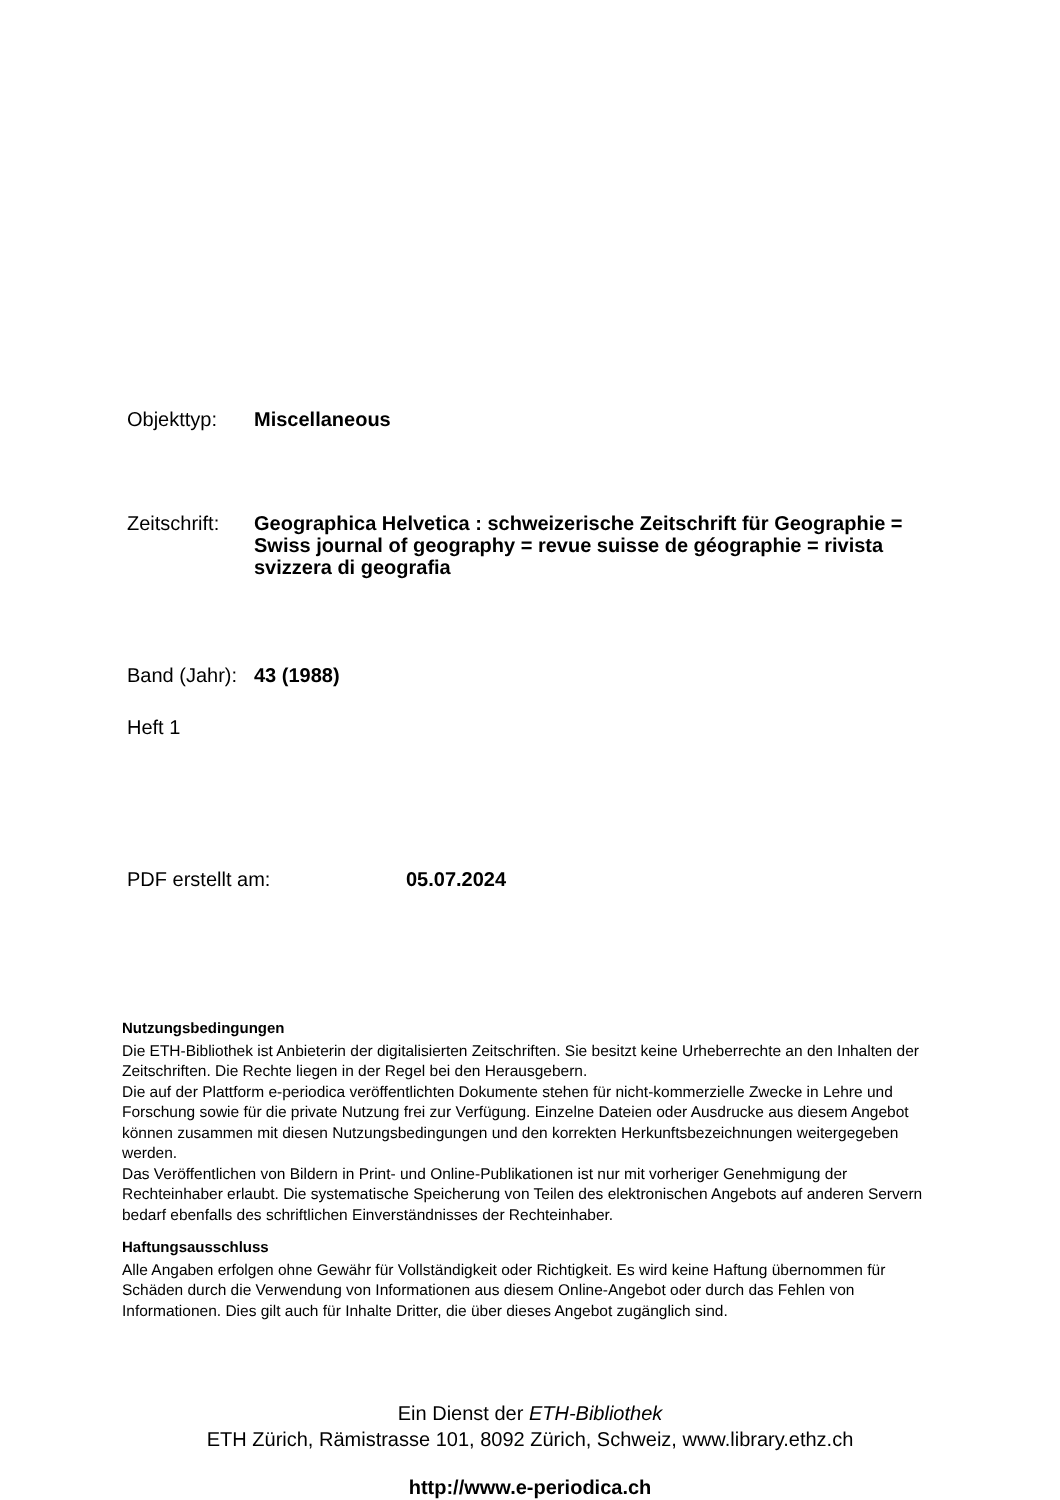Objekttyp: Miscellaneous
Zeitschrift:
Geographica Helvetica : schweizerische Zeitschrift für Geographie = Swiss journal of geography = revue suisse de géographie = rivista svizzera di geografia
Band (Jahr):
43 (1988)
Heft 1
PDF erstellt am: 05.07.2024
Nutzungsbedingungen
Die ETH-Bibliothek ist Anbieterin der digitalisierten Zeitschriften. Sie besitzt keine Urheberrechte an den Inhalten der Zeitschriften. Die Rechte liegen in der Regel bei den Herausgebern.
Die auf der Plattform e-periodica veröffentlichten Dokumente stehen für nicht-kommerzielle Zwecke in Lehre und Forschung sowie für die private Nutzung frei zur Verfügung. Einzelne Dateien oder Ausdrucke aus diesem Angebot können zusammen mit diesen Nutzungsbedingungen und den korrekten Herkunftsbezeichnungen weitergegeben werden.
Das Veröffentlichen von Bildern in Print- und Online-Publikationen ist nur mit vorheriger Genehmigung der Rechteinhaber erlaubt. Die systematische Speicherung von Teilen des elektronischen Angebots auf anderen Servern bedarf ebenfalls des schriftlichen Einverständnisses der Rechteinhaber.
Haftungsausschluss
Alle Angaben erfolgen ohne Gewähr für Vollständigkeit oder Richtigkeit. Es wird keine Haftung übernommen für Schäden durch die Verwendung von Informationen aus diesem Online-Angebot oder durch das Fehlen von Informationen. Dies gilt auch für Inhalte Dritter, die über dieses Angebot zugänglich sind.
Ein Dienst der ETH-Bibliothek
ETH Zürich, Rämistrasse 101, 8092 Zürich, Schweiz, www.library.ethz.ch
http://www.e-periodica.ch